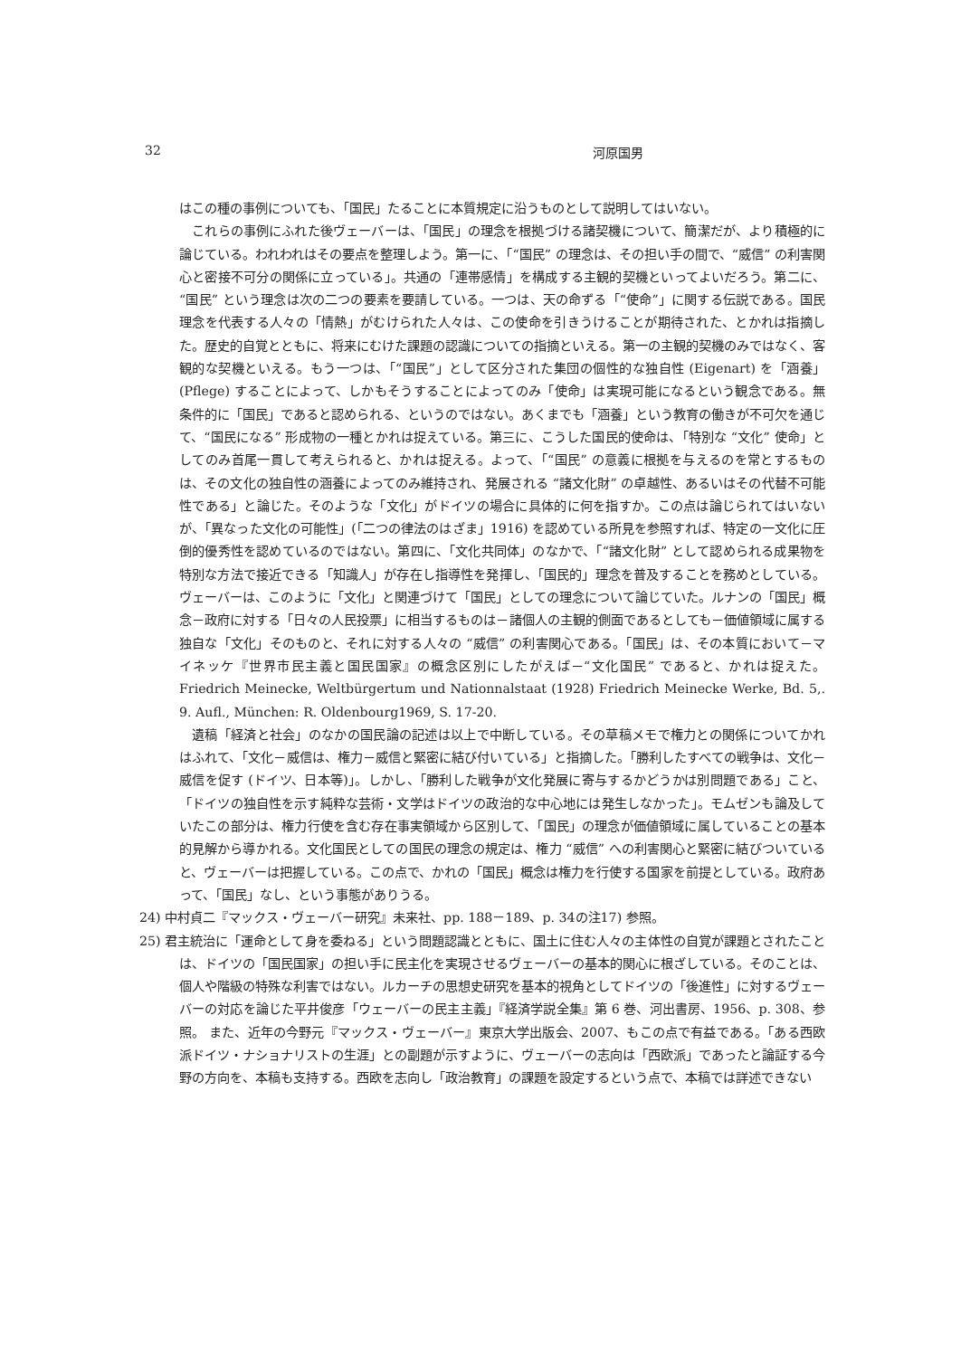32 河原国男
はこの種の事例についても、「国民」たることに本質規定に沿うものとして説明してはいない。
これらの事例にふれた後ヴェーバーは、「国民」の理念を根拠づける諸契機について、簡潔だが、より積極的に論じている。われわれはその要点を整理しよう。第一に、「“国民” の理念は、その担い手の間で、“威信” の利害関心と密接不可分の関係に立っている」。共通の「連帯感情」を構成する主観的契機といってよいだろう。第二に、“国民” という理念は次の二つの要素を要請している。一つは、天の命ずる「“使命”」に関する伝説である。国民理念を代表する人々の「情熱」がむけられた人々は、この使命を引きうけることが期待された、とかれは指摘した。歴史的自覚とともに、将来にむけた課題の認識についての指摘といえる。第一の主観的契機のみではなく、客観的な契機といえる。もう一つは、「“国民”」として区分された集団の個性的な独自性 (Eigenart) を「涵養」(Pflege) することによって、しかもそうすることによってのみ「使命」は実現可能になるという観念である。無条件的に「国民」であると認められる、というのではない。あくまでも「涵養」という教育の働きが不可欠を通じて、“国民になる” 形成物の一種とかれは捉えている。第三に、こうした国民的使命は、「特別な “文化” 使命」としてのみ首尾一貫して考えられると、かれは捉える。よって、「“国民” の意義に根拠を与えるのを常とするものは、その文化の独自性の涵養によってのみ維持され、発展される “諸文化財” の卓越性、あるいはその代替不可能性である」と論じた。そのような「文化」がドイツの場合に具体的に何を指すか。この点は論じられてはいないが、「異なった文化の可能性」(「二つの律法のはざま」1916) を認めている所見を参照すれば、特定の一文化に圧倒的優秀性を認めているのではない。第四に、「文化共同体」のなかで、「“諸文化財” として認められる成果物を特別な方法で接近できる「知識人」が存在し指導性を発揮し、「国民的」理念を普及することを務めとしている。ヴェーバーは、このように「文化」と関連づけて「国民」としての理念について論じていた。ルナンの「国民」概念－政府に対する「日々の人民投票」に相当するものは－諸個人の主観的側面であるとしても－価値領域に属する独自な「文化」そのものと、それに対する人々の “威信” の利害関心である。「国民」は、その本質において－マイネッケ『世界市民主義と国民国家』の概念区別にしたがえば－“文化国民” であると、かれは捉えた。Friedrich Meinecke, Weltbürgertum und Nationnalstaat (1928) Friedrich Meinecke Werke, Bd. 5,. 9. Aufl., München: R. Oldenbourg1969, S. 17-20.
遺稿「経済と社会」のなかの国民論の記述は以上で中断している。その草稿メモで権力との関係についてかれはふれて、「文化－威信は、権力－威信と緊密に結び付いている」と指摘した。「勝利したすべての戦争は、文化－威信を促す (ドイツ、日本等)」。しかし、「勝利した戦争が文化発展に寄与するかどうかは別問題である」こと、「ドイツの独自性を示す純粋な芸術・文学はドイツの政治的な中心地には発生しなかった」。モムゼンも論及していたこの部分は、権力行使を含む存在事実領域から区別して、「国民」の理念が価値領域に属していることの基本的見解から導かれる。文化国民としての国民の理念の規定は、権力 “威信” への利害関心と緊密に結びついていると、ヴェーバーは把握している。この点で、かれの「国民」概念は権力を行使する国家を前提としている。政府あって、「国民」なし、という事態がありうる。
24) 中村貞二『マックス・ヴェーバー研究』未来社、pp. 188－189、p. 34の注17) 参照。
25) 君主統治に「運命として身を委ねる」という問題認識とともに、国土に住む人々の主体性の自覚が課題とされたことは、ドイツの「国民国家」の担い手に民主化を実現させるヴェーバーの基本的関心に根ざしている。そのことは、個人や階級の特殊な利害ではない。ルカーチの思想史研究を基本的視角としてドイツの「後進性」に対するヴェーバーの対応を論じた平井俊彦「ウェーバーの民主主義」『経済学説全集』第 6 巻、河出書房、1956、p. 308、参照。 また、近年の今野元『マックス・ヴェーバー』東京大学出版会、2007、もこの点で有益である。「ある西欧派ドイツ・ナショナリストの生涯」との副題が示すように、ヴェーバーの志向は「西欧派」であったと論証する今野の方向を、本稿も支持する。西欧を志向し「政治教育」の課題を設定するという点で、本稿では詳述できない